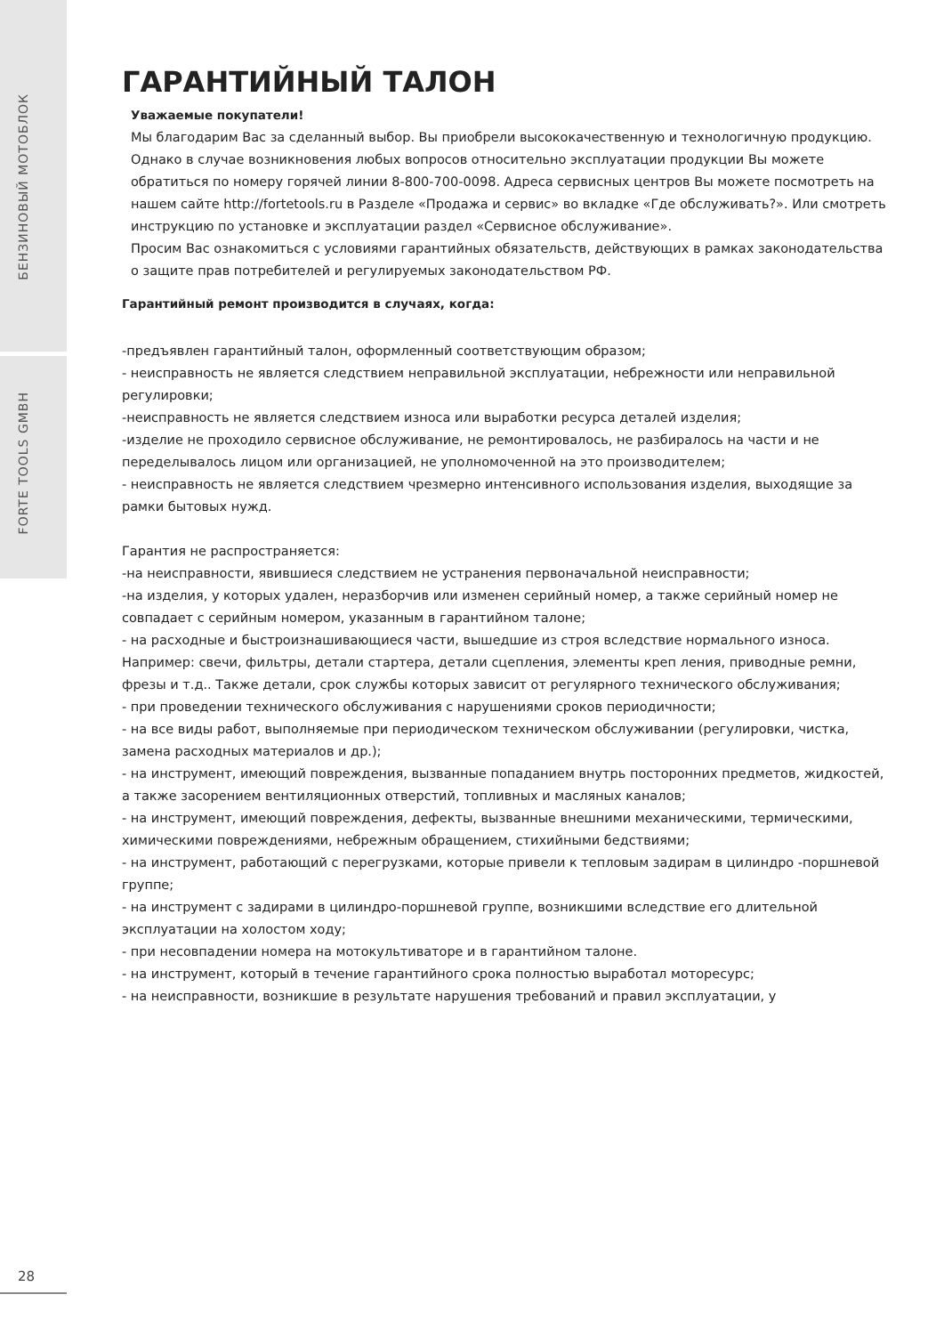БЕНЗИНОВЫЙ МОТОБЛОК
FORTE TOOLS GMBH
ГАРАНТИЙНЫЙ ТАЛОН
Уважаемые покупатели!
Мы благодарим Вас за сделанный выбор. Вы приобрели высококачественную и технологичную продукцию.
Однако в случае возникновения любых вопросов относительно эксплуатации продукции Вы можете обратиться по номеру горячей линии 8-800-700-0098. Адреса сервисных центров Вы можете посмотреть на нашем сайте http://fortetools.ru в Разделе «Продажа и сервис» во вкладке «Где обслуживать?». Или смотреть инструкцию по установке и эксплуатации раздел «Сервисное обслуживание».
Просим Вас ознакомиться с условиями гарантийных обязательств, действующих в рамках законодательства о защите прав потребителей и регулируемых законодательством РФ.
Гарантийный ремонт производится в случаях, когда:
-предъявлен гарантийный талон, оформленный соответствующим образом;
- неисправность не является следствием неправильной эксплуатации, небрежности или неправильной регулировки;
-неисправность не является следствием износа или выработки ресурса деталей изделия;
-изделие не проходило сервисное обслуживание, не ремонтировалось, не разбиралось на части и не переделывалось лицом или организацией, не уполномоченной на это производителем;
- неисправность не является следствием чрезмерно интенсивного использования изделия, выходящие за рамки бытовых нужд.
Гарантия не распространяется:
-на неисправности, явившиеся следствием не устранения первоначальной неисправности;
-на изделия, у которых удален, неразборчив или изменен серийный номер, а также серийный номер не совпадает с серийным номером, указанным в гарантийном талоне;
- на расходные и быстроизнашивающиеся части, вышедшие из строя вследствие нормального износа. Например: свечи, фильтры, детали стартера, детали сцепления, элементы креп ления, приводные ремни, фрезы и т.д.. Также детали, срок службы которых зависит от регулярного технического обслуживания;
- при проведении технического обслуживания с нарушениями сроков периодичности;
- на все виды работ, выполняемые при периодическом техническом обслуживании (регулировки, чистка, замена расходных материалов и др.);
- на инструмент, имеющий повреждения, вызванные попаданием внутрь посторонних предметов, жидкостей, а также засорением вентиляционных отверстий, топливных и масляных каналов;
- на инструмент, имеющий повреждения, дефекты, вызванные внешними механическими, термическими, химическими повреждениями, небрежным обращением, стихийными бедствиями;
- на инструмент, работающий с перегрузками, которые привели к тепловым задирам в цилиндро -поршневой группе;
- на инструмент с задирами в цилиндро-поршневой группе, возникшими вследствие его длительной эксплуатации на холостом ходу;
- при несовпадении номера на мотокультиваторе и в гарантийном талоне.
- на инструмент, который в течение гарантийного срока полностью выработал моторесурс;
- на неисправности, возникшие в результате нарушения требований и правил эксплуатации, у
28